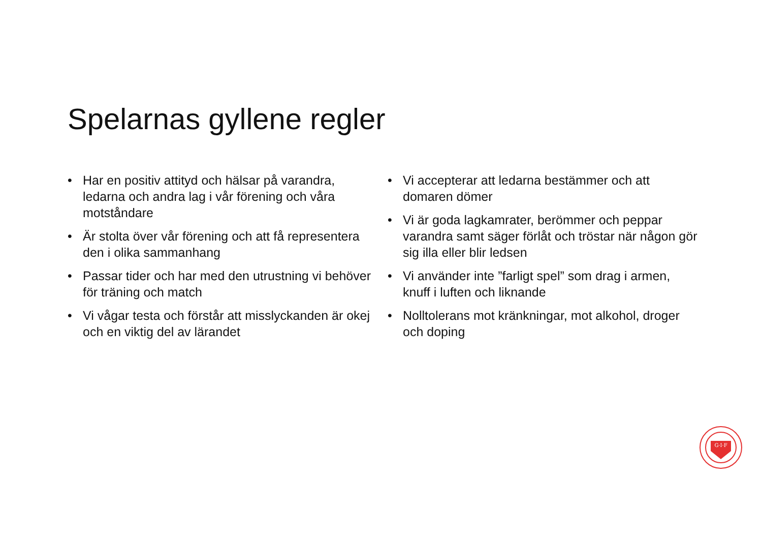Spelarnas gyllene regler
• Har en positiv attityd och hälsar på varandra, ledarna och andra lag i vår förening och våra motståndare
• Är stolta över vår förening och att få representera den i olika sammanhang
• Passar tider och har med den utrustning vi behöver för träning och match
• Vi vågar testa och förstår att misslyckanden är okej och en viktig del av lärandet
• Vi accepterar att ledarna bestämmer och att domaren dömer
• Vi är goda lagkamrater, berömmer och peppar varandra samt säger förlåt och tröstar när någon gör sig illa eller blir ledsen
• Vi använder inte ”farligt spel” som drag i armen, knuff i luften och liknande
• Nolltolerans mot kränkningar, mot alkohol, droger och doping
G·I·F